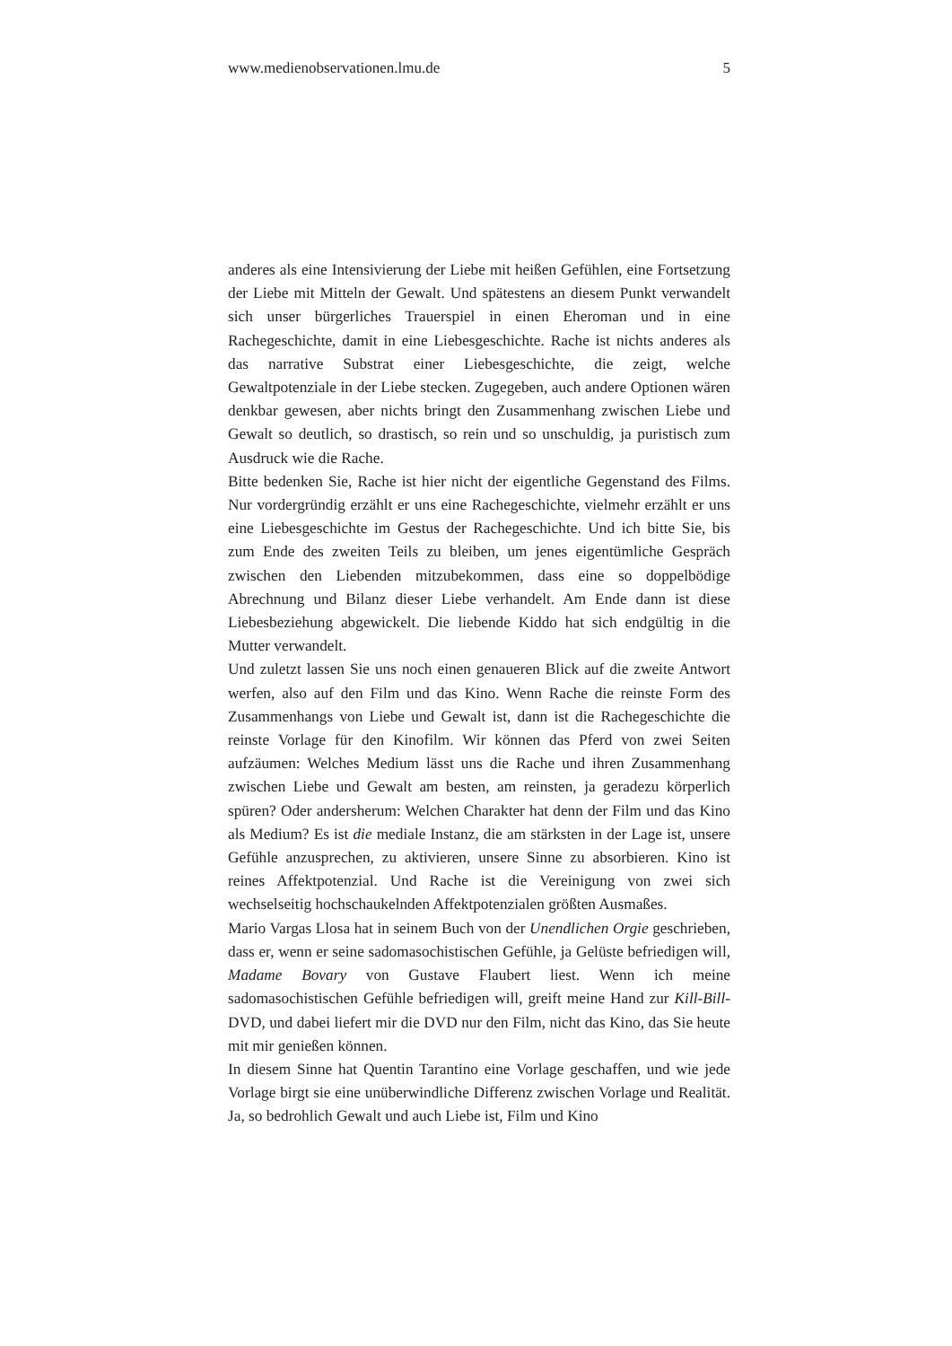www.medienobservationen.lmu.de 5
anderes als eine Intensivierung der Liebe mit heißen Gefühlen, eine Fortsetzung der Liebe mit Mitteln der Gewalt. Und spätestens an diesem Punkt verwandelt sich unser bürgerliches Trauerspiel in einen Eheroman und in eine Rachegeschichte, damit in eine Liebesgeschichte. Rache ist nichts anderes als das narrative Substrat einer Liebesgeschichte, die zeigt, welche Gewaltpotenziale in der Liebe stecken. Zugegeben, auch andere Optionen wären denkbar gewesen, aber nichts bringt den Zusammenhang zwischen Liebe und Gewalt so deutlich, so drastisch, so rein und so unschuldig, ja puristisch zum Ausdruck wie die Rache.
Bitte bedenken Sie, Rache ist hier nicht der eigentliche Gegenstand des Films. Nur vordergründig erzählt er uns eine Rachegeschichte, vielmehr erzählt er uns eine Liebesgeschichte im Gestus der Rachegeschichte. Und ich bitte Sie, bis zum Ende des zweiten Teils zu bleiben, um jenes eigentümliche Gespräch zwischen den Liebenden mitzubekommen, dass eine so doppelbödige Abrechnung und Bilanz dieser Liebe verhandelt. Am Ende dann ist diese Liebesbeziehung abgewickelt. Die liebende Kiddo hat sich endgültig in die Mutter verwandelt.
Und zuletzt lassen Sie uns noch einen genaueren Blick auf die zweite Antwort werfen, also auf den Film und das Kino. Wenn Rache die reinste Form des Zusammenhangs von Liebe und Gewalt ist, dann ist die Rachegeschichte die reinste Vorlage für den Kinofilm. Wir können das Pferd von zwei Seiten aufzäumen: Welches Medium lässt uns die Rache und ihren Zusammenhang zwischen Liebe und Gewalt am besten, am reinsten, ja geradezu körperlich spüren? Oder andersherum: Welchen Charakter hat denn der Film und das Kino als Medium? Es ist die mediale Instanz, die am stärksten in der Lage ist, unsere Gefühle anzusprechen, zu aktivieren, unsere Sinne zu absorbieren. Kino ist reines Affektpotenzial. Und Rache ist die Vereinigung von zwei sich wechselseitig hochschaukelnden Affektpotenzialen größten Ausmaßes.
Mario Vargas Llosa hat in seinem Buch von der Unendlichen Orgie geschrieben, dass er, wenn er seine sadomasochistischen Gefühle, ja Gelüste befriedigen will, Madame Bovary von Gustave Flaubert liest. Wenn ich meine sadomasochistischen Gefühle befriedigen will, greift meine Hand zur Kill-Bill-DVD, und dabei liefert mir die DVD nur den Film, nicht das Kino, das Sie heute mit mir genießen können.
In diesem Sinne hat Quentin Tarantino eine Vorlage geschaffen, und wie jede Vorlage birgt sie eine unüberwindliche Differenz zwischen Vorlage und Realität. Ja, so bedrohlich Gewalt und auch Liebe ist, Film und Kino